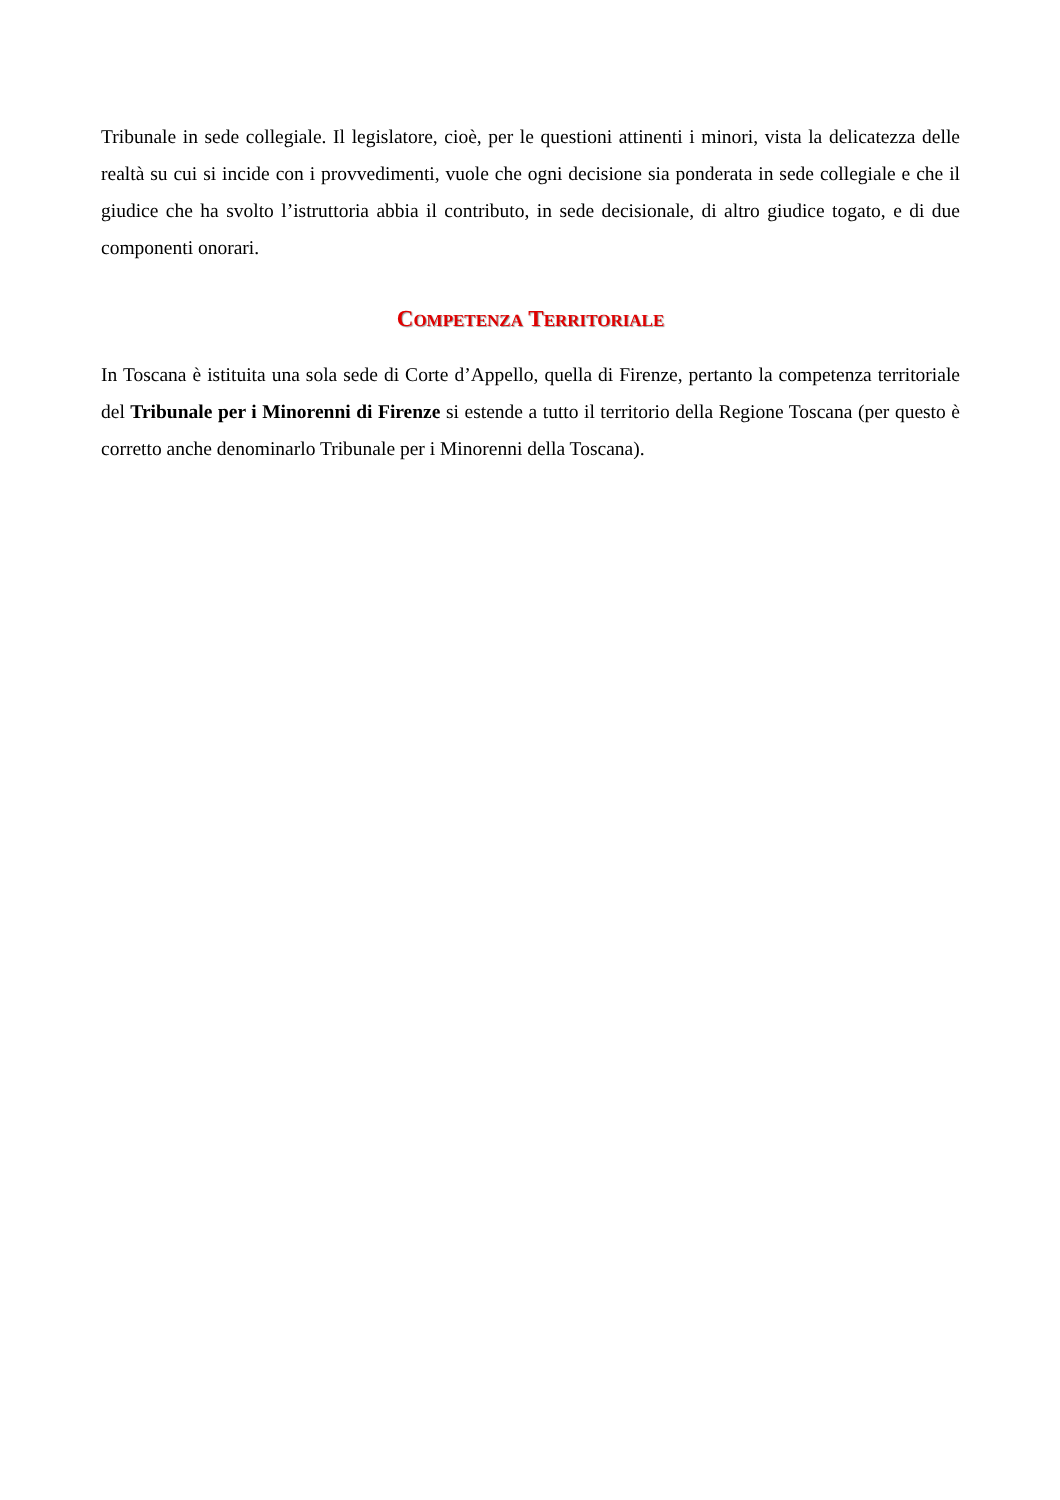Tribunale in sede collegiale. Il legislatore, cioè, per le questioni attinenti i minori, vista la delicatezza delle realtà su cui si incide con i provvedimenti, vuole che ogni decisione sia ponderata in sede collegiale e che il giudice che ha svolto l’istruttoria abbia il contributo, in sede decisionale, di altro giudice togato, e di due componenti onorari.
COMPETENZA TERRITORIALE
In Toscana è istituita una sola sede di Corte d’Appello, quella di Firenze, pertanto la competenza territoriale del Tribunale per i Minorenni di Firenze si estende a tutto il territorio della Regione Toscana (per questo è corretto anche denominarlo Tribunale per i Minorenni della Toscana).